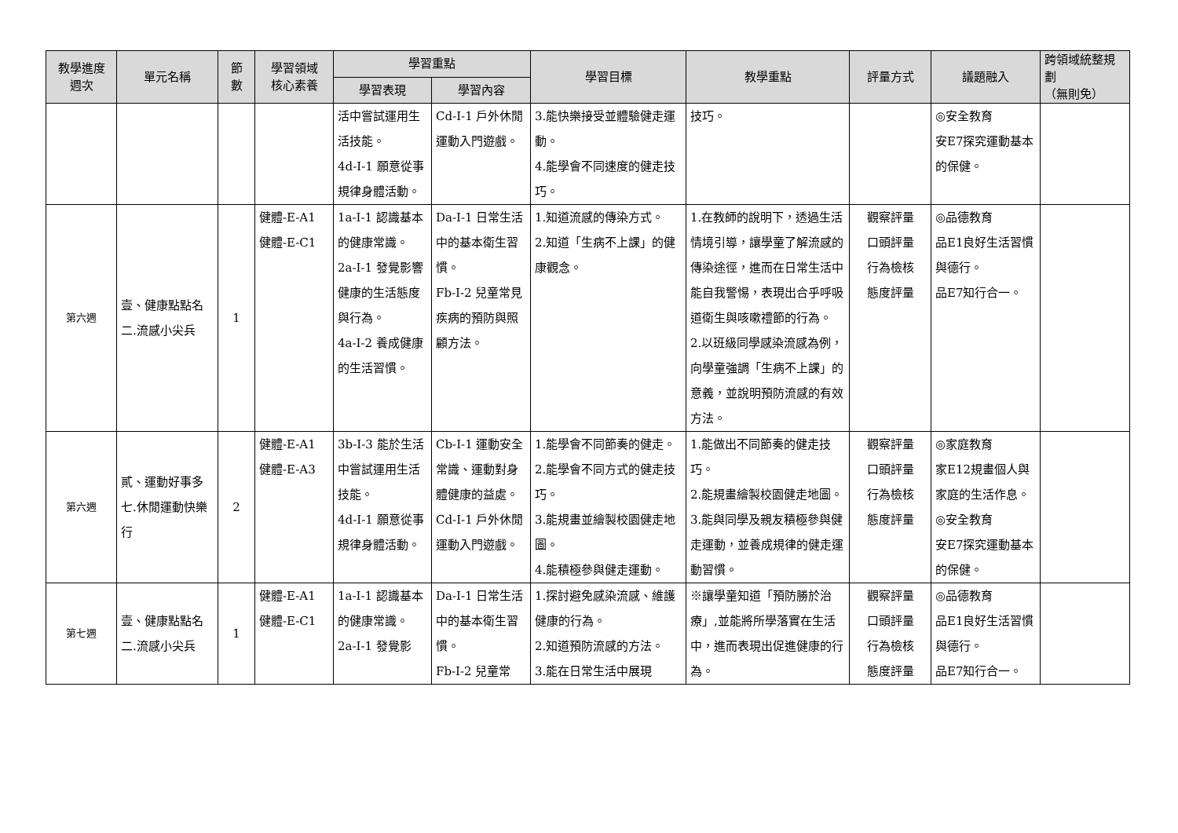| 教學進度 週次 | 單元名稱 | 節 數 | 學習領域 核心素養 | 學習重點 | | 學習目標 | 教學重點 | 評量方式 | 議題融入 | 跨領域統整規劃 （無則免） |
| --- | --- | --- | --- | --- | --- | --- | --- | --- | --- | --- |
| | | | | 學習表現 | 學習內容 | | | | | |
| | | | | 活中嘗試運用生活技能。 4d-I-1 願意從事規律身體活動。 | Cd-I-1 戶外休閒運動入門遊戲。 | 3.能快樂接受並體驗健走運動。 4.能學會不同速度的健走技巧。 | 技巧。 | | ◎安全教育 安E7探究運動基本的保健。 | |
| 第六週 | 壹、健康點點名 二.流感小尖兵 | 1 | 健體-E-A1 健體-E-C1 | 1a-I-1 認識基本的健康常識。 2a-I-1 發覺影響健康的生活態度與行為。 4a-I-2 養成健康的生活習慣。 | Da-I-1 日常生活中的基本衛生習慣。 Fb-I-2 兒童常見疾病的預防與照顧方法。 | 1.知道流感的傳染方式。 2.知道「生病不上課」的健康觀念。 | 1.在教師的說明下，透過生活情境引導，讓學童了解流感的傳染途徑，進而在日常生活中能自我警惕，表現出合乎呼吸道衛生與咳嗽禮節的行為。 2.以班級同學感染流感為例，向學童強調「生病不上課」的意義，並說明預防流感的有效方法。 | 觀察評量 口頭評量 行為檢核 態度評量 | ◎品德教育 品E1良好生活習慣與德行。 品E7知行合一。 | |
| 第六週 | 貳、運動好事多 七.休閒運動快樂行 | 2 | 健體-E-A1 健體-E-A3 | 3b-I-3 能於生活中嘗試運用生活技能。 4d-I-1 願意從事規律身體活動。 | Cb-I-1 運動安全常識、運動對身體健康的益處。 Cd-I-1 戶外休閒運動入門遊戲。 | 1.能學會不同節奏的健走。 2.能學會不同方式的健走技巧。 3.能規畫並繪製校園健走地圖。 4.能積極參與健走運動。 | 1.能做出不同節奏的健走技巧。 2.能規畫繪製校園健走地圖。 3.能與同學及親友積極參與健走運動，並養成規律的健走運動習慣。 | 觀察評量 口頭評量 行為檢核 態度評量 | ◎家庭教育 家E12規畫個人與家庭的生活作息。 ◎安全教育 安E7探究運動基本的保健。 | |
| 第七週 | 壹、健康點點名 二.流感小尖兵 | 1 | 健體-E-A1 健體-E-C1 | 1a-I-1 認識基本的健康常識。 2a-I-1 發覺影 | Da-I-1 日常生活中的基本衛生習慣。 Fb-I-2 兒童常 | 1.探討避免感染流感、維護健康的行為。 2.知道預防流感的方法。 3.能在日常生活中展現 | ※讓學童知道「預防勝於治療」,並能將所學落實在生活中，進而表現出促進健康的行為。 | 觀察評量 口頭評量 行為檢核 態度評量 | ◎品德教育 品E1良好生活習慣與德行。 品E7知行合一。 | |